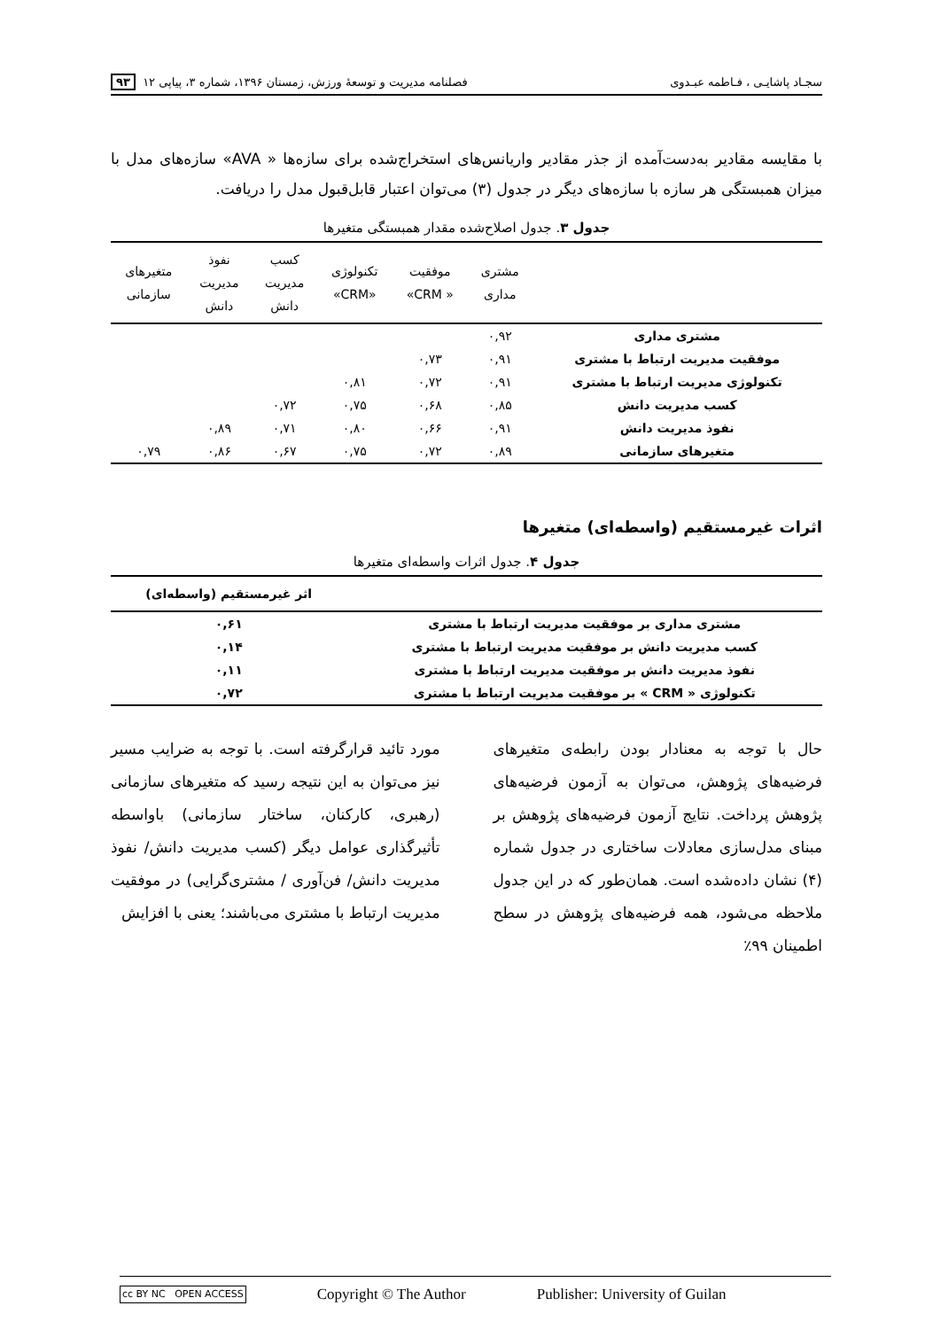سجـاد پاشایـی ، فـاطمه عبـدوی فصلنامه مدیریت و توسعهٔ ورزش، زمستان ۱۳۹۶، شماره ۳، پیاپی ۱۲ ۹۳
با مقایسه مقادیر به‌دست‌آمده از جذر مقادیر واریانس‌های استخراج‌شده برای سازه‌ها « AVA» سازه‌های مدل با میزان همبستگی هر سازه با سازه‌های دیگر در جدول (۳) می‌توان اعتبار قابل‌قبول مدل را دریافت.
جدول ۳. جدول اصلاح‌شده مقدار همبستگی متغیرها
| | مشتری مداری | موفقیت « CRM» | تکنولوژی «CRM» | کسب مدیریت دانش | نفوذ مدیریت دانش | متغیرهای سازمانی |
| --- | --- | --- | --- | --- | --- | --- |
| مشتری مداری | ۰,۹۲ | | | | | |
| موفقیت مدیریت ارتباط با مشتری | ۰,۹۱ | ۰,۷۳ | | | | |
| تکنولوژی مدیریت ارتباط با مشتری | ۰,۹۱ | ۰,۷۲ | ۰,۸۱ | | | |
| کسب مدیریت دانش | ۰,۸۵ | ۰,۶۸ | ۰,۷۵ | ۰,۷۲ | | |
| نفوذ مدیریت دانش | ۰,۹۱ | ۰,۶۶ | ۰,۸۰ | ۰,۷۱ | ۰,۸۹ | |
| متغیرهای سازمانی | ۰,۸۹ | ۰,۷۲ | ۰,۷۵ | ۰,۶۷ | ۰,۸۶ | ۰,۷۹ |
اثرات غیرمستقیم (واسطه‌ای) متغیرها
جدول ۴. جدول اثرات واسطه‌ای متغیرها
| | اثر غیرمستقیم (واسطه‌ای) |
| --- | --- |
| مشتری مداری بر موفقیت مدیریت ارتباط با مشتری | ۰,۶۱ |
| کسب مدیریت دانش بر موفقیت مدیریت ارتباط با مشتری | ۰,۱۴ |
| نفوذ مدیریت دانش بر موفقیت مدیریت ارتباط با مشتری | ۰,۱۱ |
| تکنولوژی « CRM » بر موفقیت مدیریت ارتباط با مشتری | ۰,۷۲ |
حال با توجه به معنادار بودن رابطه‌ی متغیرهای فرضیه‌های پژوهش، می‌توان به آزمون فرضیه‌های پژوهش پرداخت. نتایج آزمون فرضیه‌های پژوهش بر مبنای مدل‌سازی معادلات ساختاری در جدول شماره (۴) نشان داده‌شده است. همان‌طور که در این جدول ملاحظه می‌شود، همه فرضیه‌های پژوهش در سطح اطمینان ۹۹٪
مورد تائید قرارگرفته است. با توجه به ضرایب مسیر نیز می‌توان به این نتیجه رسید که متغیرهای سازمانی (رهبری، کارکنان، ساختار سازمانی) باواسطه تأثیرگذاری عوامل دیگر (کسب مدیریت دانش/ نفوذ مدیریت دانش/ فن‌آوری / مشتری‌گرایی) در موفقیت مدیریت ارتباط با مشتری می‌باشند؛ یعنی با افزایش
cc BY NC OPEN ACCESS Copyright © The Author Publisher: University of Guilan